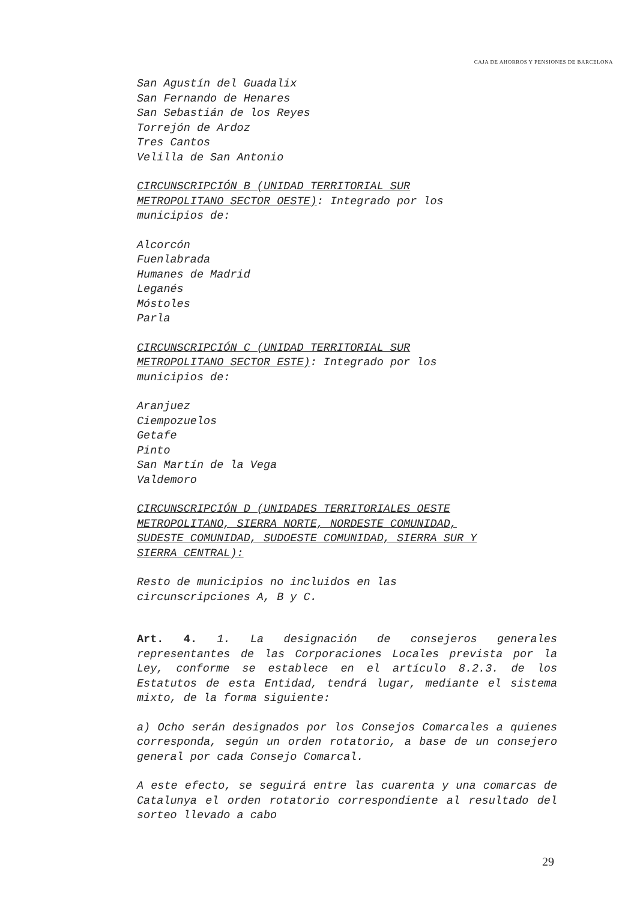CAJA DE AHORROS Y PENSIONES DE BARCELONA
San Agustín del Guadalix
San Fernando de Henares
San Sebastián de los Reyes
Torrejón de Ardoz
Tres Cantos
Velilla de San Antonio
CIRCUNSCRIPCIÓN B (UNIDAD TERRITORIAL SUR
METROPOLITANO SECTOR OESTE): Integrado por los
municipios de:
Alcorcón
Fuenlabrada
Humanes de Madrid
Leganés
Móstoles
Parla
CIRCUNSCRIPCIÓN C (UNIDAD TERRITORIAL SUR
METROPOLITANO SECTOR ESTE): Integrado por los
municipios de:
Aranjuez
Ciempozuelos
Getafe
Pinto
San Martín de la Vega
Valdemoro
CIRCUNSCRIPCIÓN D (UNIDADES TERRITORIALES OESTE
METROPOLITANO, SIERRA NORTE, NORDESTE COMUNIDAD,
SUDESTE COMUNIDAD, SUDOESTE COMUNIDAD, SIERRA SUR Y
SIERRA CENTRAL):
Resto de municipios no incluidos en las
circunscripciones A, B y C.
Art. 4. 1. La designación de consejeros generales representantes de las Corporaciones Locales prevista por la Ley, conforme se establece en el artículo 8.2.3. de los Estatutos de esta Entidad, tendrá lugar, mediante el sistema mixto, de la forma siguiente:
a) Ocho serán designados por los Consejos Comarcales a quienes corresponda, según un orden rotatorio, a base de un consejero general por cada Consejo Comarcal.
A este efecto, se seguirá entre las cuarenta y una comarcas de Catalunya el orden rotatorio correspondiente al resultado del sorteo llevado a cabo
29